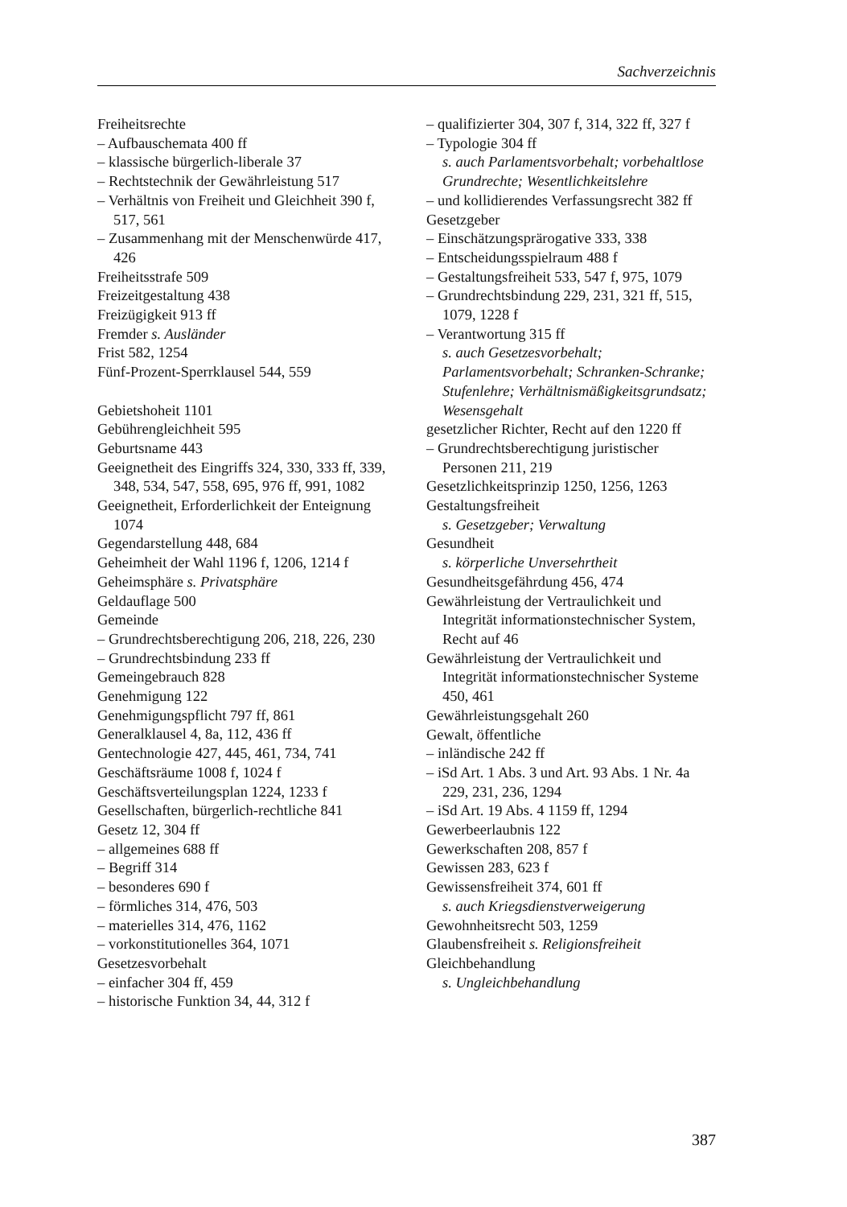Sachverzeichnis
Freiheitsrechte
– Aufbauschemata 400 ff
– klassische bürgerlich-liberale 37
– Rechtstechnik der Gewährleistung 517
– Verhältnis von Freiheit und Gleichheit 390 f, 517, 561
– Zusammenhang mit der Menschenwürde 417, 426
Freiheitsstrafe 509
Freizeitgestaltung 438
Freizügigkeit 913 ff
Fremder s. Ausländer
Frist 582, 1254
Fünf-Prozent-Sperrklausel 544, 559
Gebietshoheit 1101
Gebührengleichheit 595
Geburtsname 443
Geeignetheit des Eingriffs 324, 330, 333 ff, 339, 348, 534, 547, 558, 695, 976 ff, 991, 1082
Geeignetheit, Erforderlichkeit der Enteignung 1074
Gegendarstellung 448, 684
Geheimheit der Wahl 1196 f, 1206, 1214 f
Geheimsphäre s. Privatsphäre
Geldauflage 500
Gemeinde
– Grundrechtsberechtigung 206, 218, 226, 230
– Grundrechtsbindung 233 ff
Gemeingebrauch 828
Genehmigung 122
Genehmigungspflicht 797 ff, 861
Generalklausel 4, 8a, 112, 436 ff
Gentechnologie 427, 445, 461, 734, 741
Geschäftsräume 1008 f, 1024 f
Geschäftsverteilungsplan 1224, 1233 f
Gesellschaften, bürgerlich-rechtliche 841
Gesetz 12, 304 ff
– allgemeines 688 ff
– Begriff 314
– besonderes 690 f
– förmliches 314, 476, 503
– materielles 314, 476, 1162
– vorkonstitutionelles 364, 1071
Gesetzesvorbehalt
– einfacher 304 ff, 459
– historische Funktion 34, 44, 312 f
– qualifizierter 304, 307 f, 314, 322 ff, 327 f
– Typologie 304 ff
s. auch Parlamentsvorbehalt; vorbehaltlose Grundrechte; Wesentlichkeitslehre
– und kollidierendes Verfassungsrecht 382 ff
Gesetzgeber
– Einschätzungsprärogative 333, 338
– Entscheidungsspielraum 488 f
– Gestaltungsfreiheit 533, 547 f, 975, 1079
– Grundrechtsbindung 229, 231, 321 ff, 515, 1079, 1228 f
– Verantwortung 315 ff
s. auch Gesetzesvorbehalt; Parlamentsvorbehalt; Schranken-Schranke; Stufenlehre; Verhältnismäßigkeitsgrundsatz; Wesensgehalt
gesetzlicher Richter, Recht auf den 1220 ff
– Grundrechtsberechtigung juristischer Personen 211, 219
Gesetzlichkeitsprinzip 1250, 1256, 1263
Gestaltungsfreiheit
s. Gesetzgeber; Verwaltung
Gesundheit
s. körperliche Unversehrtheit
Gesundheitsgefährdung 456, 474
Gewährleistung der Vertraulichkeit und Integrität informationstechnischer System, Recht auf 46
Gewährleistung der Vertraulichkeit und Integrität informationstechnischer Systeme 450, 461
Gewährleistungsgehalt 260
Gewalt, öffentliche
– inländische 242 ff
– iSd Art. 1 Abs. 3 und Art. 93 Abs. 1 Nr. 4a 229, 231, 236, 1294
– iSd Art. 19 Abs. 4 1159 ff, 1294
Gewerbeerlaubnis 122
Gewerkschaften 208, 857 f
Gewissen 283, 623 f
Gewissensfreiheit 374, 601 ff
s. auch Kriegsdienstverweigerung
Gewohnheitsrecht 503, 1259
Glaubensfreiheit s. Religionsfreiheit
Gleichbehandlung
s. Ungleichbehandlung
387